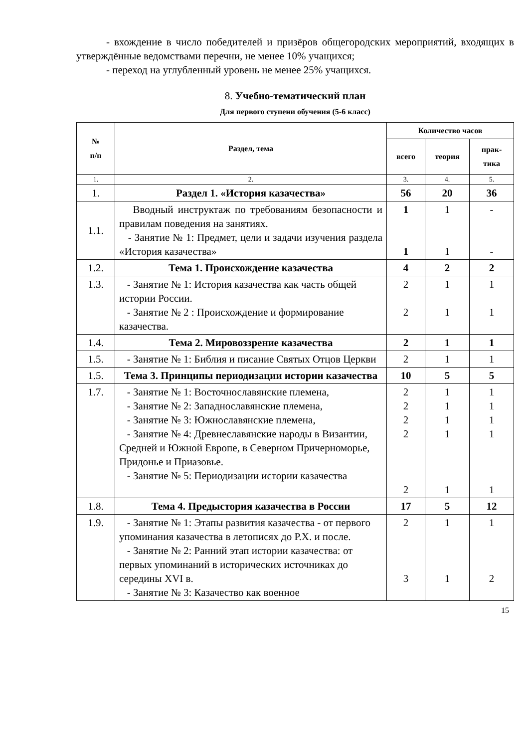- вхождение в число победителей и призёров общегородских мероприятий, входящих в утверждённые ведомствами перечни, не менее 10% учащихся;
- переход на углубленный уровень не менее 25% учащихся.
8. Учебно-тематический план
Для первого ступени обучения (5-6 класс)
| № п/п | Раздел, тема | Количество часов | | |
| --- | --- | --- | --- | --- |
| | | всего | теория | прак- тика |
| 1. | 2. | 3. | 4. | 5. |
| 1. | Раздел 1. «История казачества» | 56 | 20 | 36 |
| 1.1. | Вводный инструктаж по требованиям безопасности и правилам поведения на занятиях. - Занятие № 1: Предмет, цели и задачи изучения раздела «История казачества» | 1 1 | 1 1 | - - |
| 1.2. | Тема 1. Происхождение казачества | 4 | 2 | 2 |
| 1.3. | - Занятие № 1: История казачества как часть общей истории России. - Занятие № 2 : Происхождение и формирование казачества. | 2 2 | 1 1 | 1 1 |
| 1.4. | Тема 2. Мировоззрение казачества | 2 | 1 | 1 |
| 1.5. | - Занятие № 1: Библия и писание Святых Отцов Церкви | 2 | 1 | 1 |
| 1.5. | Тема 3. Принципы периодизации истории казачества | 10 | 5 | 5 |
| 1.7. | - Занятие № 1: Восточнославянские племена, - Занятие № 2: Западнославянские племена, - Занятие № 3: Южнославянские племена, - Занятие № 4: Древнеславянские народы в Византии, Средней и Южной Европе, в Северном Причерноморье, Придонье и Приазовье. - Занятие № 5: Периодизации истории казачества | 2 2 2 2 2 | 1 1 1 1 1 | 1 1 1 1 1 |
| 1.8. | Тема 4. Предыстория казачества в России | 17 | 5 | 12 |
| 1.9. | - Занятие № 1: Этапы развития казачества - от первого упоминания казачества в летописях до Р.Х. и после. - Занятие № 2: Ранний этап истории казачества: от первых упоминаний в исторических источниках до середины XVI в. - Занятие № 3: Казачество как военное | 2 3 | 1 1 | 1 2 |
15